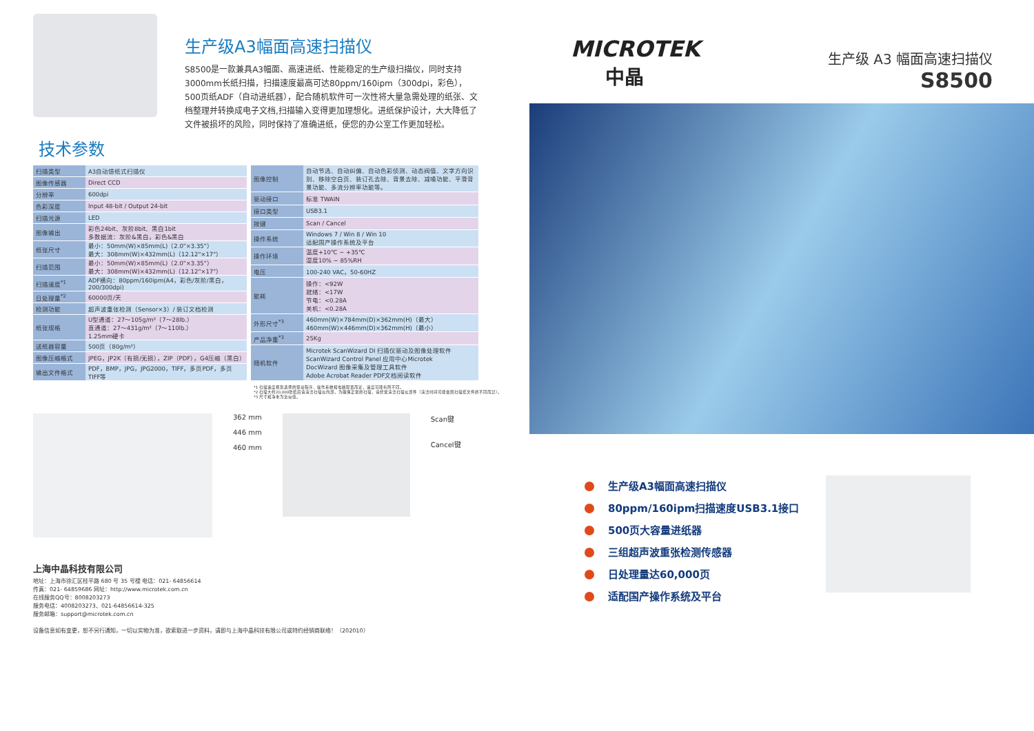生产级A3幅面高速扫描仪
S8500是一款兼具A3幅面、高速进纸、性能稳定的生产级扫描仪，同时支持3000mm长纸扫描，扫描速度最高可达80ppm/160ipm（300dpi，彩色），500页纸ADF（自动进纸器），配合随机软件可一次性将大量急需处理的纸张、文档整理并转换成电子文档,扫描输入变得更加理想化。进纸保护设计，大大降低了文件被损坏的风险，同时保持了准确进纸，使您的办公室工作更加轻松。
技术参数
| 扫描类型 | A3自动馈纸式扫描仪 |
| 图像传感器 | Direct CCD |
| 分辨率 | 600dpi |
| 色彩深度 | Input 48-bit / Output 24-bit |
| 扫描光源 | LED |
| 图像输出 | 彩色24bit、灰阶8bit、黑白1bit 多数据流：灰阶&黑白，彩色&黑白 |
| 纸张尺寸 | 最小：50mm(W)×85mm(L)（2.0"×3.35"） 最大：308mm(W)×432mm(L)（12.12"×17"） |
| 扫描范围 | 最小：50mm(W)×85mm(L)（2.0"×3.35"） 最大：308mm(W)×432mm(L)（12.12"×17"） |
| 扫描速度<sup>*1</sup> | ADF横向：80ppm/160ipm(A4，彩色/灰阶/黑白，200/300dpi) |
| 日处理量<sup>*2</sup> | 60000页/天 |
| 检测功能 | 超声波重张检测（Sensor×3）/ 装订文档检测 |
| 纸张规格 | U型通道：27～105g/m²（7～28lb.） 直通道：27～431g/m²（7～110lb.） 1.25mm硬卡 |
| 送纸器容量 | 500页（80g/m²） |
| 图像压缩格式 | JPEG，JP2K（有损/无损），ZIP（PDF），G4压缩（黑白） |
| 输出文件格式 | PDF，BMP，JPG，JPG2000，TIFF，多页PDF，多页TIFF等 |
| 图像控制 | 自动节选、自动纠偏、自动色彩侦测、动态阀值、文字方向识别、移除空白页、装订孔去除、背景去除、减噪功能、平滑背景功能、多流分辨率功能等。 |
| 驱动接口 | 标准 TWAIN |
| 接口类型 | USB3.1 |
| 按键 | Scan / Cancel |
| 操作系统 | Windows 7 / Win 8 / Win 10 适配国产操作系统及平台 |
| 操作环境 | 温度+10℃ ~ +35℃ 湿度10% ~ 85%RH |
| 电压 | 100-240 VAC，50-60HZ |
| 能耗 | 操作：<92W 就绪：<17W 节电：<0.28A 关机：<0.28A |
| 外形尺寸<sup>*3</sup> | 460mm(W)×784mm(D)×362mm(H)（最大） 460mm(W)×446mm(D)×362mm(H)（最小） |
| 产品净重<sup>*3</sup> | 25Kg |
| 随机软件 | Microtek ScanWizard DI 扫描仪驱动及图像处理软件 ScanWizard Control Panel 应用中心Microtek DocWizard 图像采集及管理工具软件 Adobe Acrobat Reader PDF文档阅读软件 |
*1 扫描速度视您选择的驱动程序、操作系统和电脑配置而定，速度可能有所不同。
*2 扫描大约20,000张纸后请清洁扫描仪内部。为确保正常的扫描，请经常清洁扫描仪部件（清洁时间可能会因扫描纸文件的不同而异）。
*3 尺寸和净重为近似值。
362 mm
446 mm
460 mm
Scan键
Cancel键
上海中晶科技有限公司
地址：上海市徐汇区桂平路 680 号 35 号楼 电话：021- 64856614
传真：021- 64859686 网址：http://www.microtek.com.cn
在线服务QQ号：8008203273
服务电话：4008203273、021-64856614-325
服务邮箱：support@microtek.com.cn
设备信息如有变更，恕不另行通知，一切以实物为准，欲索取进一步资料，请即与上海中晶科技有限公司或特约经销商联络！（202010）
MICROTEK
中晶
生产级 A3 幅面高速扫描仪
S8500
生产级A3幅面高速扫描仪
80ppm/160ipm扫描速度USB3.1接口
500页大容量进纸器
三组超声波重张检测传感器
日处理量达60,000页
适配国产操作系统及平台